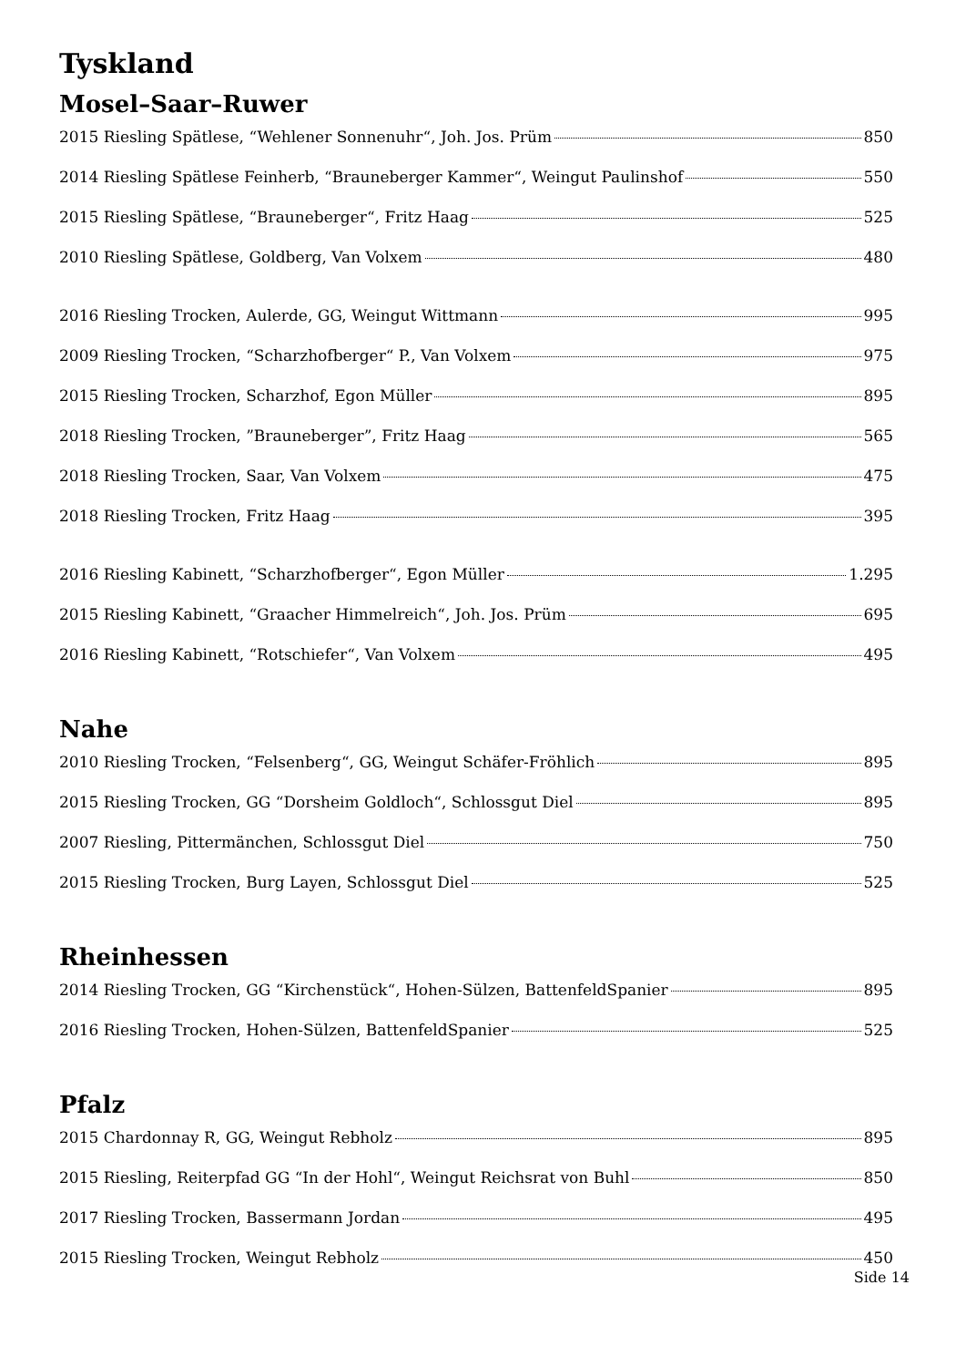Tyskland
Mosel–Saar–Ruwer
2015 Riesling Spätlese, “Wehlener Sonnenuhr“, Joh. Jos. Prüm 850
2014 Riesling Spätlese Feinherb, “Brauneberger Kammer“, Weingut Paulinshof 550
2015 Riesling Spätlese, “Brauneberger“, Fritz Haag 525
2010 Riesling Spätlese, Goldberg, Van Volxem 480
2016 Riesling Trocken, Aulerde, GG, Weingut Wittmann 995
2009 Riesling Trocken, “Scharzhofberger“ P., Van Volxem 975
2015 Riesling Trocken, Scharzhof, Egon Müller 895
2018 Riesling Trocken, ”Brauneberger”, Fritz Haag 565
2018 Riesling Trocken, Saar, Van Volxem 475
2018 Riesling Trocken, Fritz Haag 395
2016 Riesling Kabinett, “Scharzhofberger“, Egon Müller 1.295
2015 Riesling Kabinett, “Graacher Himmelreich“, Joh. Jos. Prüm 695
2016 Riesling Kabinett, “Rotschiefer“, Van Volxem 495
Nahe
2010 Riesling Trocken, “Felsenberg“, GG, Weingut Schäfer-Fröhlich 895
2015 Riesling Trocken, GG “Dorsheim Goldloch“, Schlossgut Diel 895
2007 Riesling, Pittermänchen, Schlossgut Diel 750
2015 Riesling Trocken, Burg Layen, Schlossgut Diel 525
Rheinhessen
2014 Riesling Trocken, GG “Kirchenstück“, Hohen-Sülzen, BattenfeldSpanier 895
2016 Riesling Trocken, Hohen-Sülzen, BattenfeldSpanier 525
Pfalz
2015 Chardonnay R, GG, Weingut Rebholz 895
2015 Riesling, Reiterpfad GG “In der Hohl“, Weingut Reichsrat von Buhl 850
2017 Riesling Trocken, Bassermann Jordan 495
2015 Riesling Trocken, Weingut Rebholz 450
Side 14